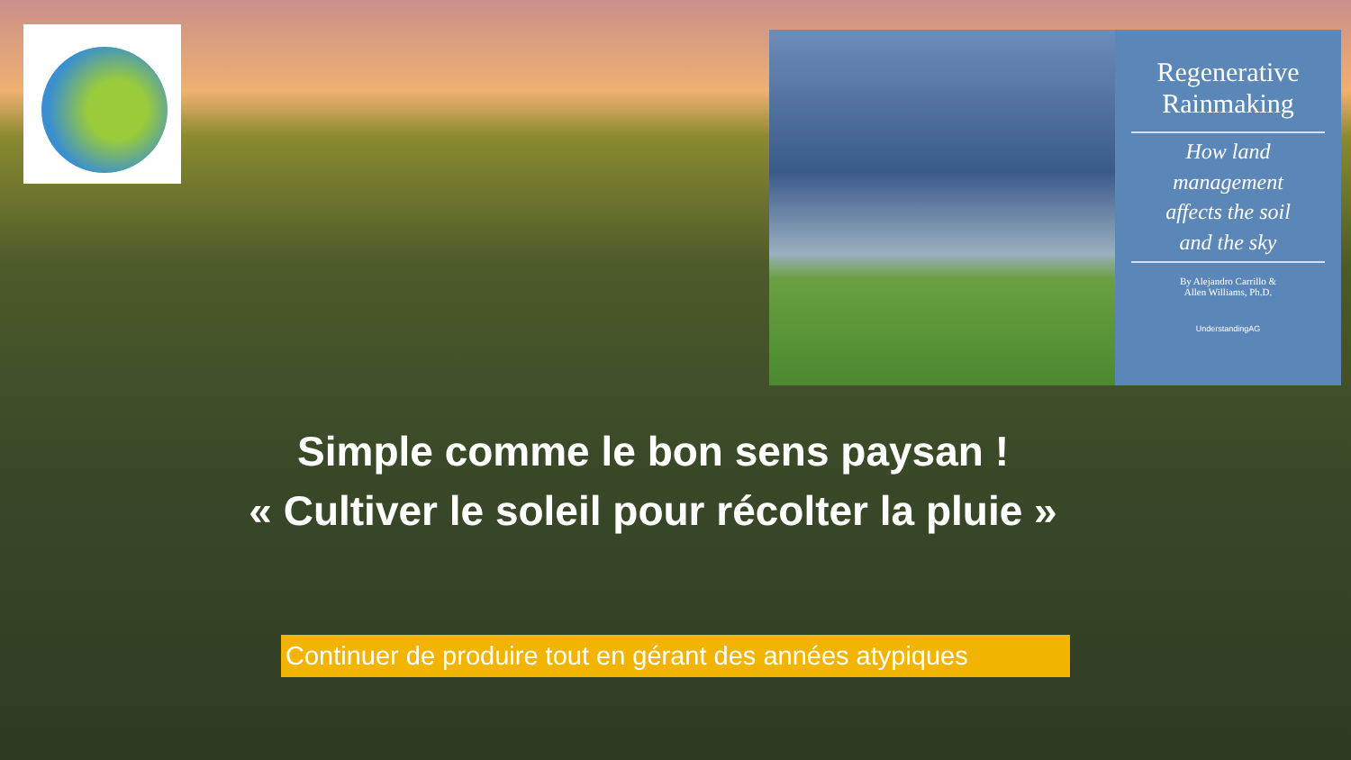Regenerative
Rainmaking
How land
management
affects the soil
and the sky
By Alejandro Carrillo &
Allen Williams, Ph.D.
UnderstandingAG
Simple comme le bon sens paysan !
« Cultiver le soleil pour récolter la pluie »
Continuer de produire tout en gérant des années atypiques